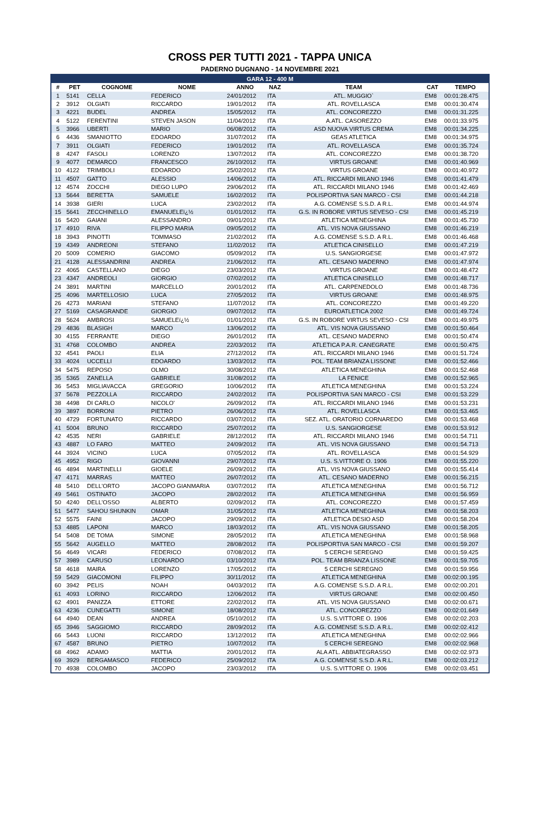CROSS PER TUTTI 2021 - TAPPA UNICA
PADERNO DUGNANO - 14 NOVEMBRE 2021
| GARA 12 - 400 M | | | | | | | | |
| --- | --- | --- | --- | --- | --- | --- | --- | --- |
| # | PET | COGNOME | NOME | ANNO | NAZ | TEAM | CAT | TEMPO |
| 1 | 5141 | CELLA | FEDERICO | 24/01/2012 | ITA | ATL. MUGGIO` | EM8 | 00:01:28.475 |
| 2 | 3912 | OLGIATI | RICCARDO | 19/01/2012 | ITA | ATL. ROVELLASCA | EM8 | 00:01:30.474 |
| 3 | 4221 | BUDEL | ANDREA | 15/05/2012 | ITA | ATL. CONCOREZZO | EM8 | 00:01:31.225 |
| 4 | 5122 | FERENTINI | STEVEN JASON | 11/04/2012 | ITA | A.ATL. CASOREZZO | EM8 | 00:01:33.975 |
| 5 | 3966 | UBERTI | MARIO | 06/08/2012 | ITA | ASD NUOVA VIRTUS CREMA | EM8 | 00:01:34.225 |
| 6 | 4436 | SMANIOTTO | EDOARDO | 31/07/2012 | ITA | GEAS ATLETICA | EM8 | 00:01:34.975 |
| 7 | 3911 | OLGIATI | FEDERICO | 19/01/2012 | ITA | ATL. ROVELLASCA | EM8 | 00:01:35.724 |
| 8 | 4247 | FASOLI | LORENZO | 13/07/2012 | ITA | ATL. CONCOREZZO | EM8 | 00:01:38.720 |
| 9 | 4077 | DEMARCO | FRANCESCO | 26/10/2012 | ITA | VIRTUS GROANE | EM8 | 00:01:40.969 |
| 10 | 4122 | TRIMBOLI | EDOARDO | 25/02/2012 | ITA | VIRTUS GROANE | EM8 | 00:01:40.972 |
| 11 | 4507 | GATTO | ALESSIO | 14/06/2012 | ITA | ATL. RICCARDI MILANO 1946 | EM8 | 00:01:41.479 |
| 12 | 4574 | ZOCCHI | DIEGO LUPO | 29/06/2012 | ITA | ATL. RICCARDI MILANO 1946 | EM8 | 00:01:42.469 |
| 13 | 5644 | BERETTA | SAMUELE | 16/02/2012 | ITA | POLISPORTIVA SAN MARCO - CSI | EM8 | 00:01:44.218 |
| 14 | 3938 | GIERI | LUCA | 23/02/2012 | ITA | A.G. COMENSE S.S.D. A R.L. | EM8 | 00:01:44.974 |
| 15 | 5641 | ZECCHINELLO | EMANUELEï¿½ | 01/01/2012 | ITA | G.S. IN ROBORE VIRTUS SEVESO - CSI | EM8 | 00:01:45.219 |
| 16 | 5420 | GAIANI | ALESSANDRO | 09/01/2012 | ITA | ATLETICA MENEGHINA | EM8 | 00:01:45.730 |
| 17 | 4910 | RIVA | FILIPPO MARIA | 09/05/2012 | ITA | ATL. VIS NOVA GIUSSANO | EM8 | 00:01:46.219 |
| 18 | 3943 | PINOTTI | TOMMASO | 21/02/2012 | ITA | A.G. COMENSE S.S.D. A R.L. | EM8 | 00:01:46.468 |
| 19 | 4349 | ANDREONI | STEFANO | 11/02/2012 | ITA | ATLETICA CINISELLO | EM8 | 00:01:47.219 |
| 20 | 5009 | COMERIO | GIACOMO | 05/09/2012 | ITA | U.S. SANGIORGESE | EM8 | 00:01:47.972 |
| 21 | 4128 | ALESSANDRINI | ANDREA | 21/06/2012 | ITA | ATL. CESANO MADERNO | EM8 | 00:01:47.974 |
| 22 | 4065 | CASTELLANO | DIEGO | 23/03/2012 | ITA | VIRTUS GROANE | EM8 | 00:01:48.472 |
| 23 | 4347 | ANDREOLI | GIORGIO | 07/02/2012 | ITA | ATLETICA CINISELLO | EM8 | 00:01:48.717 |
| 24 | 3891 | MARTINI | MARCELLO | 20/01/2012 | ITA | ATL. CARPENEDOLO | EM8 | 00:01:48.736 |
| 25 | 4096 | MARTELLOSIO | LUCA | 27/05/2012 | ITA | VIRTUS GROANE | EM8 | 00:01:48.975 |
| 26 | 4273 | MARIANI | STEFANO | 11/07/2012 | ITA | ATL. CONCOREZZO | EM8 | 00:01:49.220 |
| 27 | 5169 | CASAGRANDE | GIORGIO | 09/07/2012 | ITA | EUROATLETICA 2002 | EM8 | 00:01:49.724 |
| 28 | 5624 | AMBROSI | SAMUELEï¿½ | 01/01/2012 | ITA | G.S. IN ROBORE VIRTUS SEVESO - CSI | EM8 | 00:01:49.975 |
| 29 | 4836 | BLASIGH | MARCO | 13/06/2012 | ITA | ATL. VIS NOVA GIUSSANO | EM8 | 00:01:50.464 |
| 30 | 4155 | FERRANTE | DIEGO | 26/01/2012 | ITA | ATL. CESANO MADERNO | EM8 | 00:01:50.474 |
| 31 | 4768 | COLOMBO | ANDREA | 22/03/2012 | ITA | ATLETICA P.A.R. CANEGRATE | EM8 | 00:01:50.475 |
| 32 | 4541 | PAOLI | ELIA | 27/12/2012 | ITA | ATL. RICCARDI MILANO 1946 | EM8 | 00:01:51.724 |
| 33 | 4024 | UCCELLI | EDOARDO | 13/03/2012 | ITA | POL. TEAM BRIANZA LISSONE | EM8 | 00:01:52.466 |
| 34 | 5475 | REPOSO | OLMO | 30/08/2012 | ITA | ATLETICA MENEGHINA | EM8 | 00:01:52.468 |
| 35 | 5365 | ZANELLA | GABRIELE | 31/08/2012 | ITA | LA FENICE | EM8 | 00:01:52.965 |
| 36 | 5453 | MIGLIAVACCA | GREGORIO | 10/06/2012 | ITA | ATLETICA MENEGHINA | EM8 | 00:01:53.224 |
| 37 | 5678 | PEZZOLLA | RICCARDO | 24/02/2012 | ITA | POLISPORTIVA SAN MARCO - CSI | EM8 | 00:01:53.229 |
| 38 | 4498 | DI CARLO | NICOLO' | 26/09/2012 | ITA | ATL. RICCARDI MILANO 1946 | EM8 | 00:01:53.231 |
| 39 | 3897 | BORRONI | PIETRO | 26/06/2012 | ITA | ATL. ROVELLASCA | EM8 | 00:01:53.465 |
| 40 | 4729 | FORTUNATO | RICCARDO | 03/07/2012 | ITA | SEZ. ATL. ORATORIO CORNAREDO | EM8 | 00:01:53.468 |
| 41 | 5004 | BRUNO | RICCARDO | 25/07/2012 | ITA | U.S. SANGIORGESE | EM8 | 00:01:53.912 |
| 42 | 4535 | NERI | GABRIELE | 28/12/2012 | ITA | ATL. RICCARDI MILANO 1946 | EM8 | 00:01:54.711 |
| 43 | 4887 | LO FARO | MATTEO | 24/09/2012 | ITA | ATL. VIS NOVA GIUSSANO | EM8 | 00:01:54.713 |
| 44 | 3924 | VICINO | LUCA | 07/05/2012 | ITA | ATL. ROVELLASCA | EM8 | 00:01:54.929 |
| 45 | 4952 | RIGO | GIOVANNI | 29/07/2012 | ITA | U.S. S.VITTORE O. 1906 | EM8 | 00:01:55.220 |
| 46 | 4894 | MARTINELLI | GIOELE | 26/09/2012 | ITA | ATL. VIS NOVA GIUSSANO | EM8 | 00:01:55.414 |
| 47 | 4171 | MARRAS | MATTEO | 26/07/2012 | ITA | ATL. CESANO MADERNO | EM8 | 00:01:56.215 |
| 48 | 5410 | DELL'ORTO | JACOPO GIANMARIA | 03/07/2012 | ITA | ATLETICA MENEGHINA | EM8 | 00:01:56.712 |
| 49 | 5461 | OSTINATO | JACOPO | 28/02/2012 | ITA | ATLETICA MENEGHINA | EM8 | 00:01:56.959 |
| 50 | 4240 | DELL'OSSO | ALBERTO | 02/09/2012 | ITA | ATL. CONCOREZZO | EM8 | 00:01:57.459 |
| 51 | 5477 | SAHOU SHUNKIN | OMAR | 31/05/2012 | ITA | ATLETICA MENEGHINA | EM8 | 00:01:58.203 |
| 52 | 5575 | FAINI | JACOPO | 29/09/2012 | ITA | ATLETICA DESIO ASD | EM8 | 00:01:58.204 |
| 53 | 4885 | LAPONI | MARCO | 18/03/2012 | ITA | ATL. VIS NOVA GIUSSANO | EM8 | 00:01:58.205 |
| 54 | 5408 | DE TOMA | SIMONE | 28/05/2012 | ITA | ATLETICA MENEGHINA | EM8 | 00:01:58.968 |
| 55 | 5642 | AUGELLO | MATTEO | 28/08/2012 | ITA | POLISPORTIVA SAN MARCO - CSI | EM8 | 00:01:59.207 |
| 56 | 4649 | VICARI | FEDERICO | 07/08/2012 | ITA | 5 CERCHI SEREGNO | EM8 | 00:01:59.425 |
| 57 | 3989 | CARUSO | LEONARDO | 03/10/2012 | ITA | POL. TEAM BRIANZA LISSONE | EM8 | 00:01:59.705 |
| 58 | 4618 | MAIRA | LORENZO | 17/05/2012 | ITA | 5 CERCHI SEREGNO | EM8 | 00:01:59.956 |
| 59 | 5429 | GIACOMONI | FILIPPO | 30/11/2012 | ITA | ATLETICA MENEGHINA | EM8 | 00:02:00.195 |
| 60 | 3942 | PELIS | NOAH | 04/03/2012 | ITA | A.G. COMENSE S.S.D. A R.L. | EM8 | 00:02:00.201 |
| 61 | 4093 | LORINO | RICCARDO | 12/06/2012 | ITA | VIRTUS GROANE | EM8 | 00:02:00.450 |
| 62 | 4901 | PANIZZA | ETTORE | 22/02/2012 | ITA | ATL. VIS NOVA GIUSSANO | EM8 | 00:02:00.671 |
| 63 | 4236 | CUNEGATTI | SIMONE | 18/08/2012 | ITA | ATL. CONCOREZZO | EM8 | 00:02:01.649 |
| 64 | 4940 | DEAN | ANDREA | 05/10/2012 | ITA | U.S. S.VITTORE O. 1906 | EM8 | 00:02:02.203 |
| 65 | 3946 | SAGGIOMO | RICCARDO | 28/09/2012 | ITA | A.G. COMENSE S.S.D. A R.L. | EM8 | 00:02:02.412 |
| 66 | 5443 | LUONI | RICCARDO | 13/12/2012 | ITA | ATLETICA MENEGHINA | EM8 | 00:02:02.966 |
| 67 | 4587 | BRUNO | PIETRO | 10/07/2012 | ITA | 5 CERCHI SEREGNO | EM8 | 00:02:02.968 |
| 68 | 4962 | ADAMO | MATTIA | 20/01/2012 | ITA | ALA ATL. ABBIATEGRASSO | EM8 | 00:02:02.973 |
| 69 | 3929 | BERGAMASCO | FEDERICO | 25/09/2012 | ITA | A.G. COMENSE S.S.D. A R.L. | EM8 | 00:02:03.212 |
| 70 | 4938 | COLOMBO | JACOPO | 23/03/2012 | ITA | U.S. S.VITTORE O. 1906 | EM8 | 00:02:03.451 |